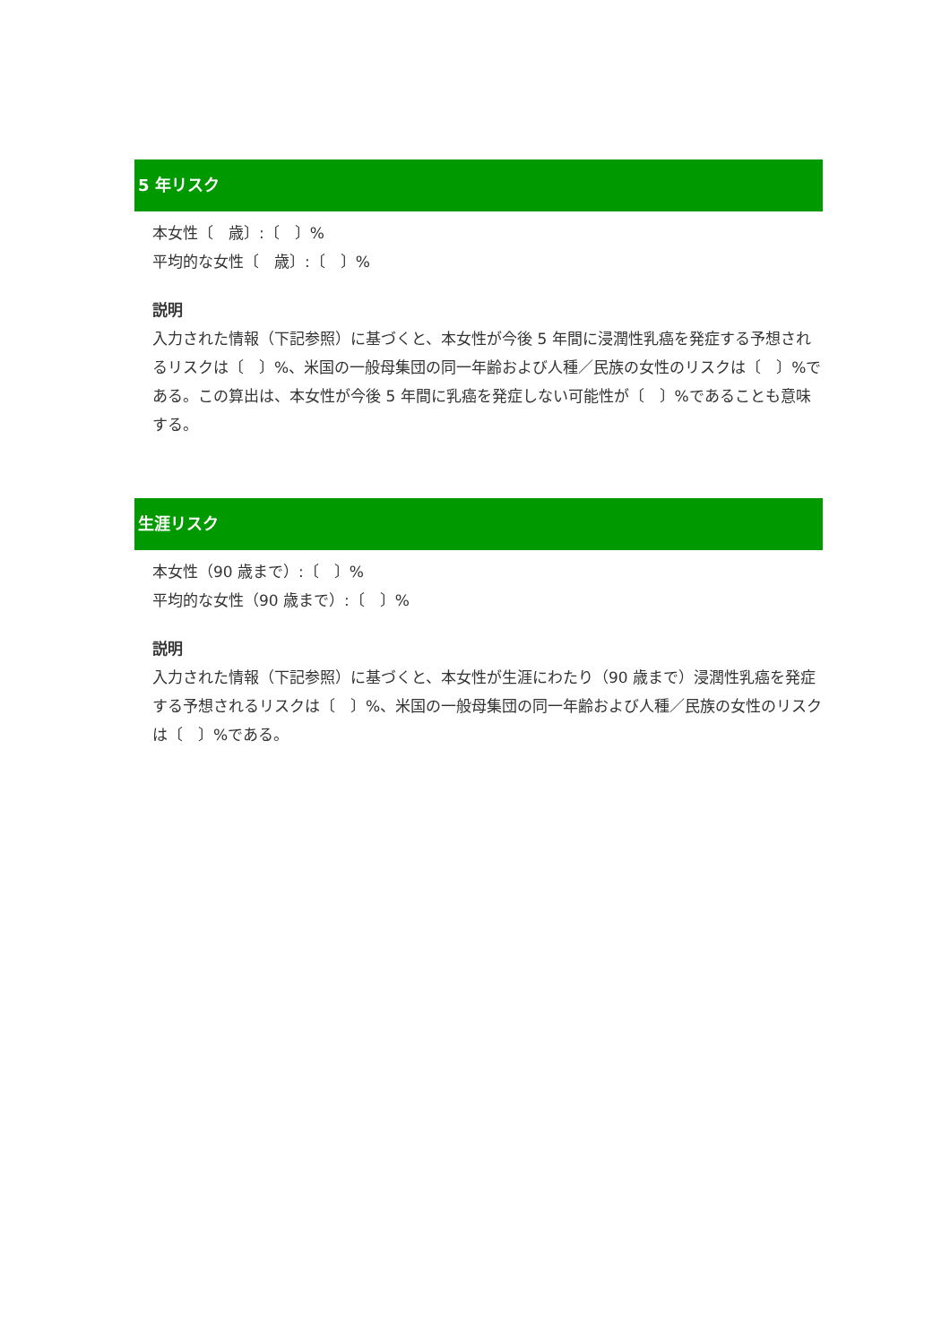5 年リスク
本女性〔　歳〕:〔　〕%
平均的な女性〔　歳〕:〔　〕%
説明
入力された情報（下記参照）に基づくと、本女性が今後 5 年間に浸潤性乳癌を発症する予想されるリスクは〔　〕%、米国の一般母集団の同一年齢および人種／民族の女性のリスクは〔　〕%である。この算出は、本女性が今後 5 年間に乳癌を発症しない可能性が〔　〕%であることも意味する。
生涯リスク
本女性（90 歳まで）:〔　〕%
平均的な女性（90 歳まで）:〔　〕%
説明
入力された情報（下記参照）に基づくと、本女性が生涯にわたり（90 歳まで）浸潤性乳癌を発症する予想されるリスクは〔　〕%、米国の一般母集団の同一年齢および人種／民族の女性のリスクは〔　〕%である。